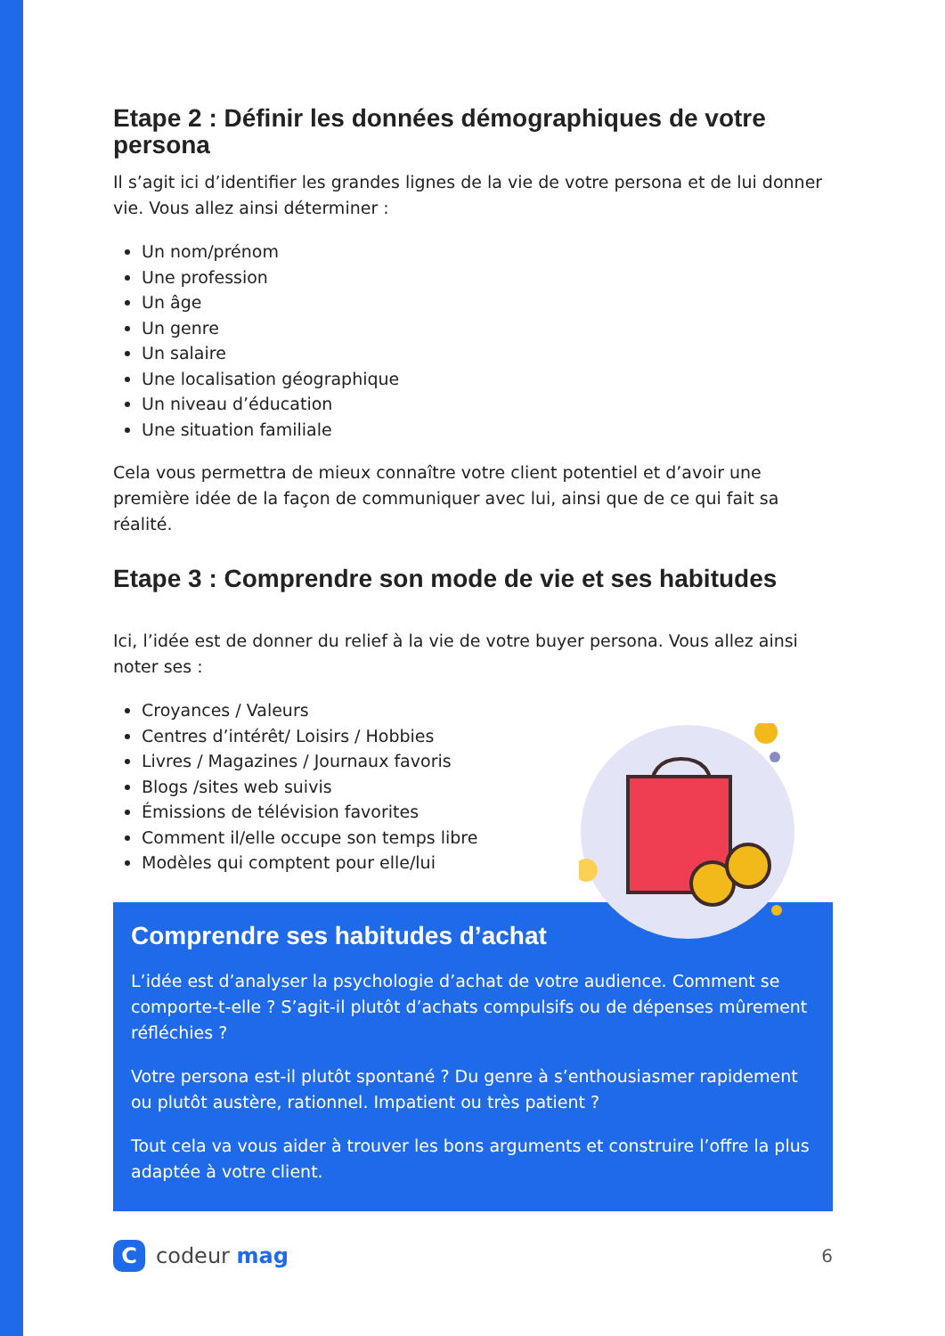Etape 2 : Définir les données démographiques de votre persona
Il s’agit ici d’identifier les grandes lignes de la vie de votre persona et de lui donner vie. Vous allez ainsi déterminer :
Un nom/prénom
Une profession
Un âge
Un genre
Un salaire
Une localisation géographique
Un niveau d’éducation
Une situation familiale
Cela vous permettra de mieux connaître votre client potentiel et d’avoir une première idée de la façon de communiquer avec lui, ainsi que de ce qui fait sa réalité.
Etape 3 : Comprendre son mode de vie et ses habitudes
Ici, l’idée est de donner du relief à la vie de votre buyer persona. Vous allez ainsi noter ses :
Croyances / Valeurs
Centres d’intérêt/ Loisirs / Hobbies
Livres / Magazines / Journaux favoris
Blogs /sites web suivis
Émissions de télévision favorites
Comment il/elle occupe son temps libre
Modèles qui comptent pour elle/lui
Comprendre ses habitudes d’achat
L’idée est d’analyser la psychologie d’achat de votre audience. Comment se comporte-t-elle ? S’agit-il plutôt d’achats compulsifs ou de dépenses mûrement réfléchies ?
Votre persona est-il plutôt spontané ? Du genre à s’enthousiasmer rapidement ou plutôt austère, rationnel. Impatient ou très patient ?
Tout cela va vous aider à trouver les bons arguments et construire l’offre la plus adaptée à votre client.
Ccodeur mag
6